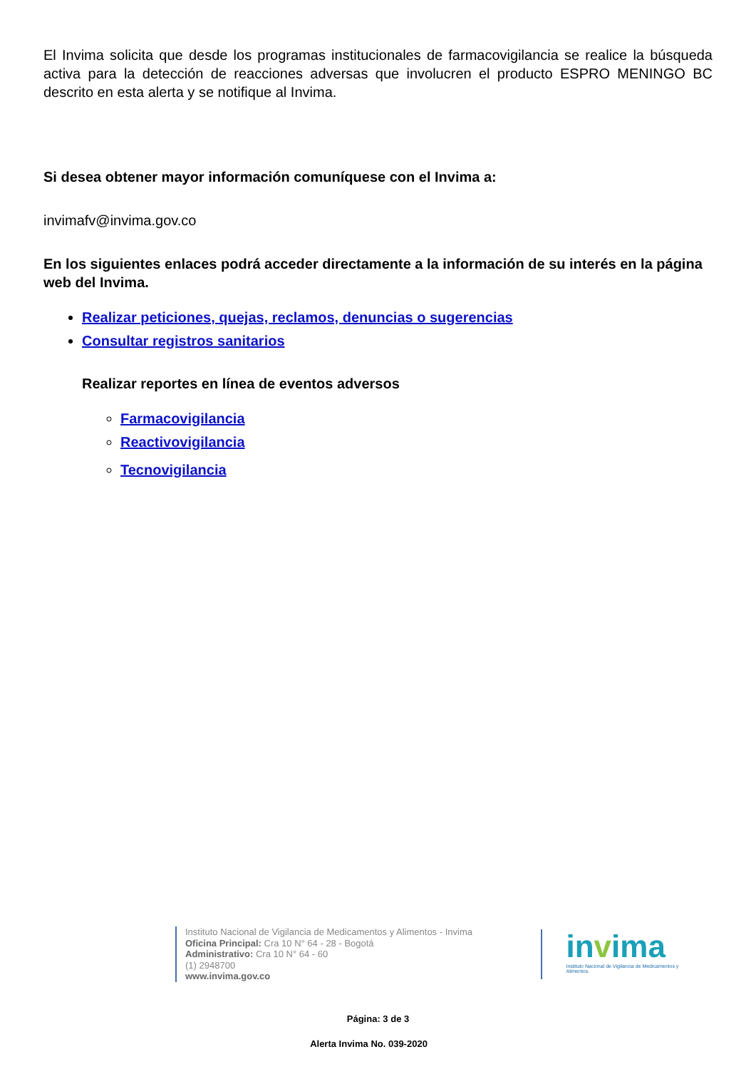El Invima solicita que desde los programas institucionales de farmacovigilancia se realice la búsqueda activa para la detección de reacciones adversas que involucren el producto ESPRO MENINGO BC descrito en esta alerta y se notifique al Invima.
Si desea obtener mayor información comuníquese con el Invima a:
invimafv@invima.gov.co
En los siguientes enlaces podrá acceder directamente a la información de su interés en la página web del Invima.
Realizar peticiones, quejas, reclamos, denuncias o sugerencias
Consultar registros sanitarios
Realizar reportes en línea de eventos adversos
Farmacovigilancia
Reactivovigilancia
Tecnovigilancia
Instituto Nacional de Vigilancia de Medicamentos y Alimentos - Invima
Oficina Principal: Cra 10 N° 64 - 28 - Bogotá
Administrativo: Cra 10 N° 64 - 60
(1) 2948700
www.invima.gov.co
invima
Instituto Nacional de Vigilancia de Medicamentos y Alimentos.
Página: 3 de 3
Alerta Invima No. 039-2020